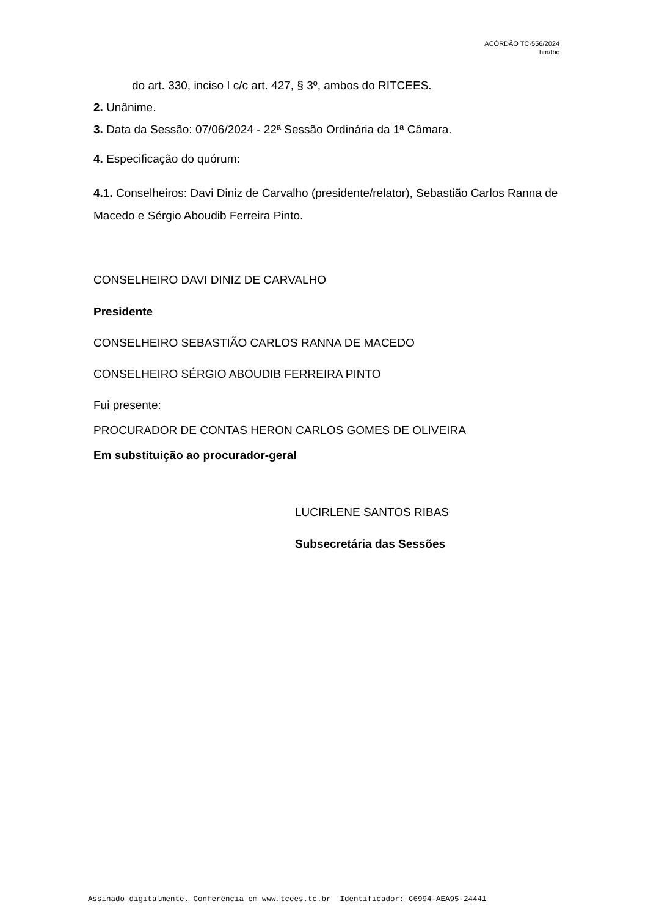ACÓRDÃO TC-556/2024
hm/fbc
do art. 330, inciso I c/c art. 427, § 3º, ambos do RITCEES.
2. Unânime.
3. Data da Sessão: 07/06/2024 - 22ª Sessão Ordinária da 1ª Câmara.
4. Especificação do quórum:
4.1. Conselheiros: Davi Diniz de Carvalho (presidente/relator), Sebastião Carlos Ranna de Macedo e Sérgio Aboudib Ferreira Pinto.
CONSELHEIRO DAVI DINIZ DE CARVALHO
Presidente
CONSELHEIRO SEBASTIÃO CARLOS RANNA DE MACEDO
CONSELHEIRO SÉRGIO ABOUDIB FERREIRA PINTO
Fui presente:
PROCURADOR DE CONTAS HERON CARLOS GOMES DE OLIVEIRA
Em substituição ao procurador-geral
LUCIRLENE SANTOS RIBAS
Subsecretária das Sessões
Assinado digitalmente. Conferência em www.tcees.tc.br Identificador: C6994-AEA95-24441